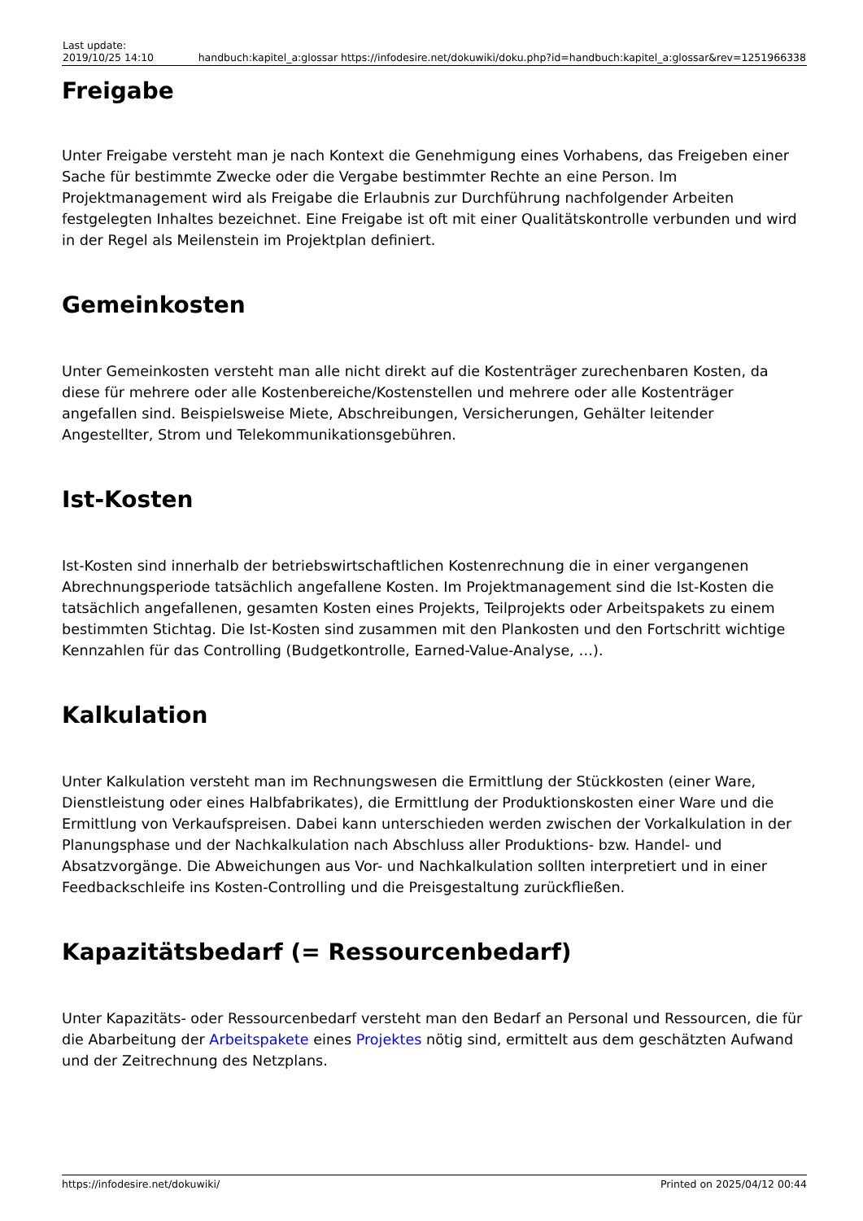| Last update: 2019/10/25 14:10 | handbuch:kapitel_a:glossar https://infodesire.net/dokuwiki/doku.php?id=handbuch:kapitel_a:glossar&rev=1251966338 |
Freigabe
Unter Freigabe versteht man je nach Kontext die Genehmigung eines Vorhabens, das Freigeben einer Sache für bestimmte Zwecke oder die Vergabe bestimmter Rechte an eine Person. Im Projektmanagement wird als Freigabe die Erlaubnis zur Durchführung nachfolgender Arbeiten festgelegten Inhaltes bezeichnet. Eine Freigabe ist oft mit einer Qualitätskontrolle verbunden und wird in der Regel als Meilenstein im Projektplan definiert.
Gemeinkosten
Unter Gemeinkosten versteht man alle nicht direkt auf die Kostenträger zurechenbaren Kosten, da diese für mehrere oder alle Kostenbereiche/Kostenstellen und mehrere oder alle Kostenträger angefallen sind. Beispielsweise Miete, Abschreibungen, Versicherungen, Gehälter leitender Angestellter, Strom und Telekommunikationsgebühren.
Ist-Kosten
Ist-Kosten sind innerhalb der betriebswirtschaftlichen Kostenrechnung die in einer vergangenen Abrechnungsperiode tatsächlich angefallene Kosten. Im Projektmanagement sind die Ist-Kosten die tatsächlich angefallenen, gesamten Kosten eines Projekts, Teilprojekts oder Arbeitspakets zu einem bestimmten Stichtag. Die Ist-Kosten sind zusammen mit den Plankosten und den Fortschritt wichtige Kennzahlen für das Controlling (Budgetkontrolle, Earned-Value-Analyse, …).
Kalkulation
Unter Kalkulation versteht man im Rechnungswesen die Ermittlung der Stückkosten (einer Ware, Dienstleistung oder eines Halbfabrikates), die Ermittlung der Produktionskosten einer Ware und die Ermittlung von Verkaufspreisen. Dabei kann unterschieden werden zwischen der Vorkalkulation in der Planungsphase und der Nachkalkulation nach Abschluss aller Produktions- bzw. Handel- und Absatzvorgänge. Die Abweichungen aus Vor- und Nachkalkulation sollten interpretiert und in einer Feedbackschleife ins Kosten-Controlling und die Preisgestaltung zurückfließen.
Kapazitätsbedarf (= Ressourcenbedarf)
Unter Kapazitäts- oder Ressourcenbedarf versteht man den Bedarf an Personal und Ressourcen, die für die Abarbeitung der Arbeitspakete eines Projektes nötig sind, ermittelt aus dem geschätzten Aufwand und der Zeitrechnung des Netzplans.
https://infodesire.net/dokuwiki/ Printed on 2025/04/12 00:44